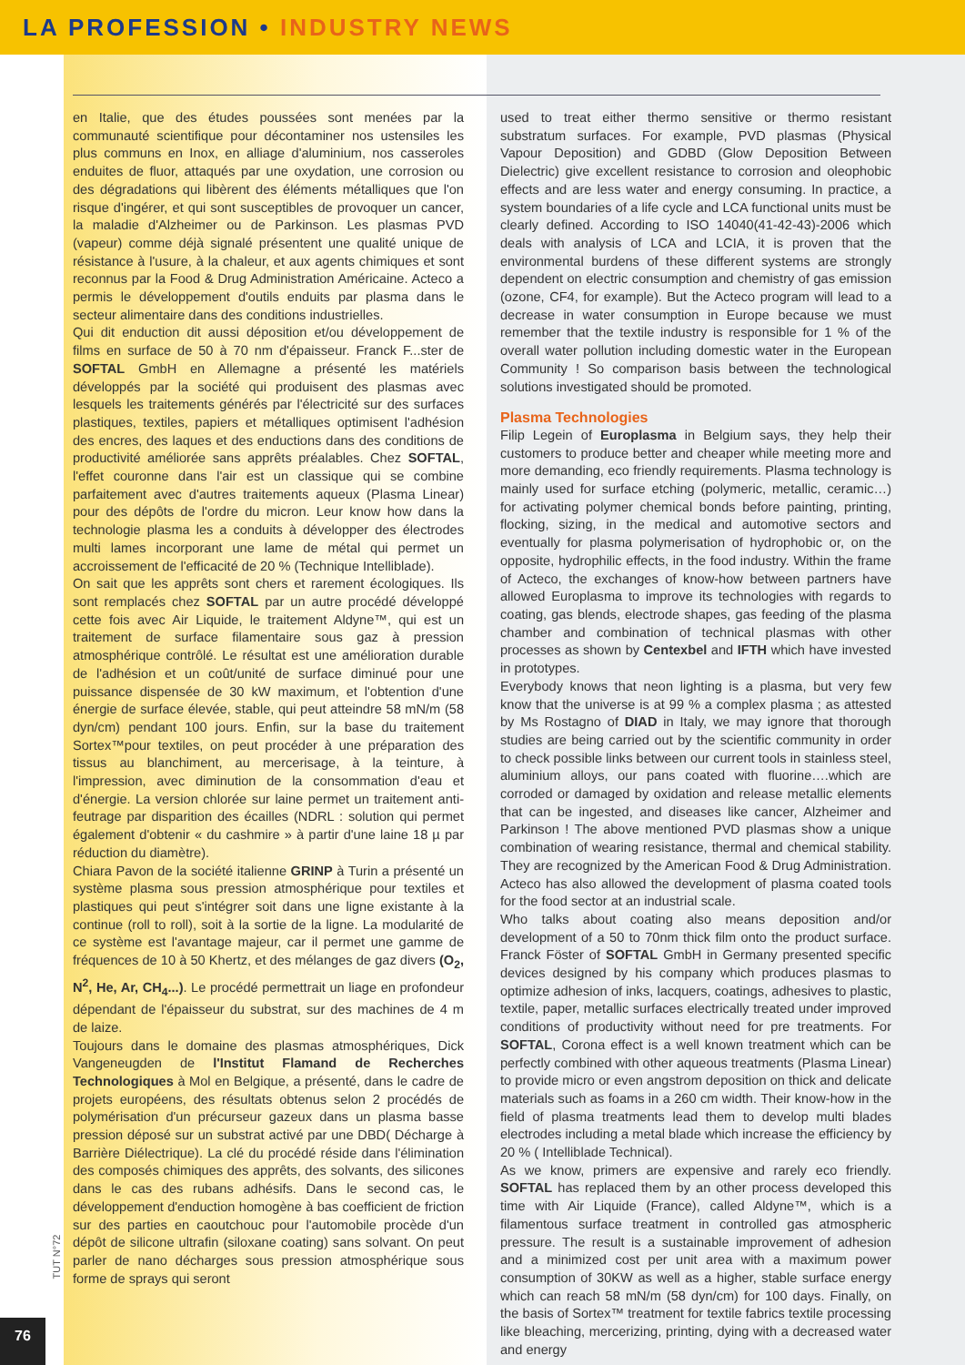LA PROFESSION • INDUSTRY NEWS
en Italie, que des études poussées sont menées par la communauté scientifique pour décontaminer nos ustensiles les plus communs en Inox, en alliage d'aluminium, nos casseroles enduites de fluor, attaqués par une oxydation, une corrosion ou des dégradations qui libèrent des éléments métalliques que l'on risque d'ingérer, et qui sont susceptibles de provoquer un cancer, la maladie d'Alzheimer ou de Parkinson. Les plasmas PVD (vapeur) comme déjà signalé présentent une qualité unique de résistance à l'usure, à la chaleur, et aux agents chimiques et sont reconnus par la Food & Drug Administration Américaine. Acteco a permis le développement d'outils enduits par plasma dans le secteur alimentaire dans des conditions industrielles.
Qui dit enduction dit aussi déposition et/ou développement de films en surface de 50 à 70 nm d'épaisseur. Franck F...ster de SOFTAL GmbH en Allemagne a présenté les matériels développés par la société qui produisent des plasmas avec lesquels les traitements générés par l'électricité sur des surfaces plastiques, textiles, papiers et métalliques optimisent l'adhésion des encres, des laques et des enductions dans des conditions de productivité améliorée sans apprêts préalables. Chez SOFTAL, l'effet couronne dans l'air est un classique qui se combine parfaitement avec d'autres traitements aqueux (Plasma Linear) pour des dépôts de l'ordre du micron. Leur know how dans la technologie plasma les a conduits à développer des électrodes multi lames incorporant une lame de métal qui permet un accroissement de l'efficacité de 20 % (Technique Intelliblade).
On sait que les apprêts sont chers et rarement écologiques. Ils sont remplacés chez SOFTAL par un autre procédé développé cette fois avec Air Liquide, le traitement Aldyne™, qui est un traitement de surface filamentaire sous gaz à pression atmosphérique contrôlé. Le résultat est une amélioration durable de l'adhésion et un coût/unité de surface diminué pour une puissance dispensée de 30 kW maximum, et l'obtention d'une énergie de surface élevée, stable, qui peut atteindre 58 mN/m (58 dyn/cm) pendant 100 jours. Enfin, sur la base du traitement Sortex™pour textiles, on peut procéder à une préparation des tissus au blanchiment, au mercerisage, à la teinture, à l'impression, avec diminution de la consommation d'eau et d'énergie. La version chlorée sur laine permet un traitement anti-feutrage par disparition des écailles (NDRL : solution qui permet également d'obtenir « du cashmire » à partir d'une laine 18 µ par réduction du diamètre).
Chiara Pavon de la société italienne GRINP à Turin a présenté un système plasma sous pression atmosphérique pour textiles et plastiques qui peut s'intégrer soit dans une ligne existante à la continue (roll to roll), soit à la sortie de la ligne. La modularité de ce système est l'avantage majeur, car il permet une gamme de fréquences de 10 à 50 Khertz, et des mélanges de gaz divers (O<sub>2</sub>, N<sup>2</sup>, He, Ar, CH<sub>4</sub>...). Le procédé permettrait un liage en profondeur dépendant de l'épaisseur du substrat, sur des machines de 4 m de laize.
Toujours dans le domaine des plasmas atmosphériques, Dick Vangeneugden de l'Institut Flamand de Recherches Technologiques à Mol en Belgique, a présenté, dans le cadre de projets européens, des résultats obtenus selon 2 procédés de polymérisation d'un précurseur gazeux dans un plasma basse pression déposé sur un substrat activé par une DBD( Décharge à Barrière Diélectrique). La clé du procédé réside dans l'élimination des composés chimiques des apprêts, des solvants, des silicones dans le cas des rubans adhésifs. Dans le second cas, le développement d'enduction homogène à bas coefficient de friction sur des parties en caoutchouc pour l'automobile procède d'un dépôt de silicone ultrafin (siloxane coating) sans solvant. On peut parler de nano décharges sous pression atmosphérique sous forme de sprays qui seront
used to treat either thermo sensitive or thermo resistant substratum surfaces. For example, PVD plasmas (Physical Vapour Deposition) and GDBD (Glow Deposition Between Dielectric) give excellent resistance to corrosion and oleophobic effects and are less water and energy consuming. In practice, a system boundaries of a life cycle and LCA functional units must be clearly defined. According to ISO 14040(41-42-43)-2006 which deals with analysis of LCA and LCIA, it is proven that the environmental burdens of these different systems are strongly dependent on electric consumption and chemistry of gas emission (ozone, CF4, for example). But the Acteco program will lead to a decrease in water consumption in Europe because we must remember that the textile industry is responsible for 1 % of the overall water pollution including domestic water in the European Community ! So comparison basis between the technological solutions investigated should be promoted.
Plasma Technologies
Filip Legein of Europlasma in Belgium says, they help their customers to produce better and cheaper while meeting more and more demanding, eco friendly requirements. Plasma technology is mainly used for surface etching (polymeric, metallic, ceramic…) for activating polymer chemical bonds before painting, printing, flocking, sizing, in the medical and automotive sectors and eventually for plasma polymerisation of hydrophobic or, on the opposite, hydrophilic effects, in the food industry. Within the frame of Acteco, the exchanges of know-how between partners have allowed Europlasma to improve its technologies with regards to coating, gas blends, electrode shapes, gas feeding of the plasma chamber and combination of technical plasmas with other processes as shown by Centexbel and IFTH which have invested in prototypes.
Everybody knows that neon lighting is a plasma, but very few know that the universe is at 99 % a complex plasma ; as attested by Ms Rostagno of DIAD in Italy, we may ignore that thorough studies are being carried out by the scientific community in order to check possible links between our current tools in stainless steel, aluminium alloys, our pans coated with fluorine….which are corroded or damaged by oxidation and release metallic elements that can be ingested, and diseases like cancer, Alzheimer and Parkinson ! The above mentioned PVD plasmas show a unique combination of wearing resistance, thermal and chemical stability. They are recognized by the American Food & Drug Administration. Acteco has also allowed the development of plasma coated tools for the food sector at an industrial scale.
Who talks about coating also means deposition and/or development of a 50 to 70nm thick film onto the product surface. Franck Föster of SOFTAL GmbH in Germany presented specific devices designed by his company which produces plasmas to optimize adhesion of inks, lacquers, coatings, adhesives to plastic, textile, paper, metallic surfaces electrically treated under improved conditions of productivity without need for pre treatments. For SOFTAL, Corona effect is a well known treatment which can be perfectly combined with other aqueous treatments (Plasma Linear) to provide micro or even angstrom deposition on thick and delicate materials such as foams in a 260 cm width. Their know-how in the field of plasma treatments lead them to develop multi blades electrodes including a metal blade which increase the efficiency by 20 % ( Intelliblade Technical).
As we know, primers are expensive and rarely eco friendly. SOFTAL has replaced them by an other process developed this time with Air Liquide (France), called Aldyne™, which is a filamentous surface treatment in controlled gas atmospheric pressure. The result is a sustainable improvement of adhesion and a minimized cost per unit area with a maximum power consumption of 30KW as well as a higher, stable surface energy which can reach 58 mN/m (58 dyn/cm) for 100 days. Finally, on the basis of Sortex™ treatment for textile fabrics textile processing like bleaching, mercerizing, printing, dying with a decreased water and energy
TUT N°72
76